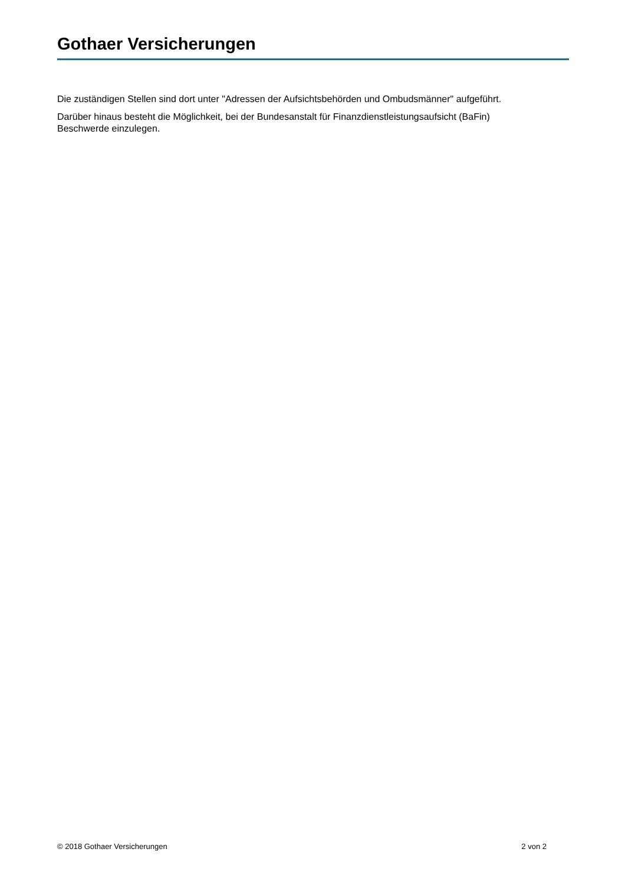Gothaer Versicherungen
Die zuständigen Stellen sind dort unter "Adressen der Aufsichtsbehörden und Ombudsmänner" aufgeführt.
Darüber hinaus besteht die Möglichkeit, bei der Bundesanstalt für Finanzdienstleistungsaufsicht (BaFin)
Beschwerde einzulegen.
© 2018 Gothaer Versicherungen 2 von 2